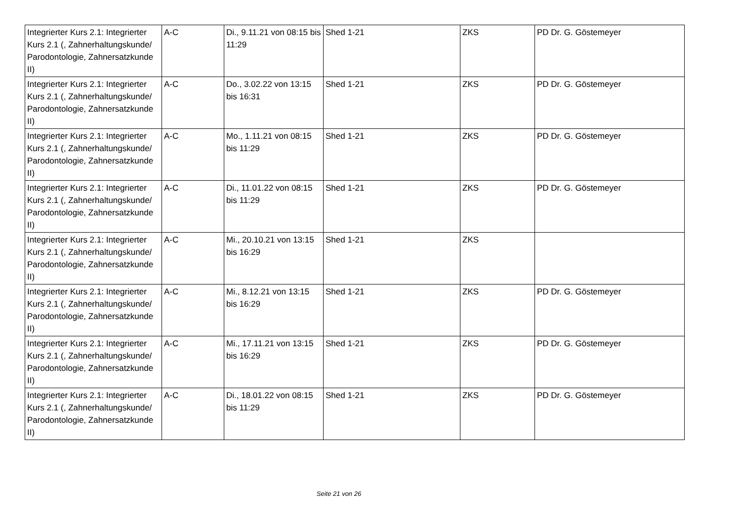| Integrierter Kurs 2.1: Integrierter Kurs 2.1 (, Zahnerhaltungskunde/ Parodontologie, Zahnersatzkunde II) | A-C | Di., 9.11.21 von 08:15 bis 11:29 | Shed 1-21 | ZKS | PD Dr. G. Göstemeyer |
| Integrierter Kurs 2.1: Integrierter Kurs 2.1 (, Zahnerhaltungskunde/ Parodontologie, Zahnersatzkunde II) | A-C | Do., 3.02.22 von 13:15 bis 16:31 | Shed 1-21 | ZKS | PD Dr. G. Göstemeyer |
| Integrierter Kurs 2.1: Integrierter Kurs 2.1 (, Zahnerhaltungskunde/ Parodontologie, Zahnersatzkunde II) | A-C | Mo., 1.11.21 von 08:15 bis 11:29 | Shed 1-21 | ZKS | PD Dr. G. Göstemeyer |
| Integrierter Kurs 2.1: Integrierter Kurs 2.1 (, Zahnerhaltungskunde/ Parodontologie, Zahnersatzkunde II) | A-C | Di., 11.01.22 von 08:15 bis 11:29 | Shed 1-21 | ZKS | PD Dr. G. Göstemeyer |
| Integrierter Kurs 2.1: Integrierter Kurs 2.1 (, Zahnerhaltungskunde/ Parodontologie, Zahnersatzkunde II) | A-C | Mi., 20.10.21 von 13:15 bis 16:29 | Shed 1-21 | ZKS | |
| Integrierter Kurs 2.1: Integrierter Kurs 2.1 (, Zahnerhaltungskunde/ Parodontologie, Zahnersatzkunde II) | A-C | Mi., 8.12.21 von 13:15 bis 16:29 | Shed 1-21 | ZKS | PD Dr. G. Göstemeyer |
| Integrierter Kurs 2.1: Integrierter Kurs 2.1 (, Zahnerhaltungskunde/ Parodontologie, Zahnersatzkunde II) | A-C | Mi., 17.11.21 von 13:15 bis 16:29 | Shed 1-21 | ZKS | PD Dr. G. Göstemeyer |
| Integrierter Kurs 2.1: Integrierter Kurs 2.1 (, Zahnerhaltungskunde/ Parodontologie, Zahnersatzkunde II) | A-C | Di., 18.01.22 von 08:15 bis 11:29 | Shed 1-21 | ZKS | PD Dr. G. Göstemeyer |
Seite 21 von 26